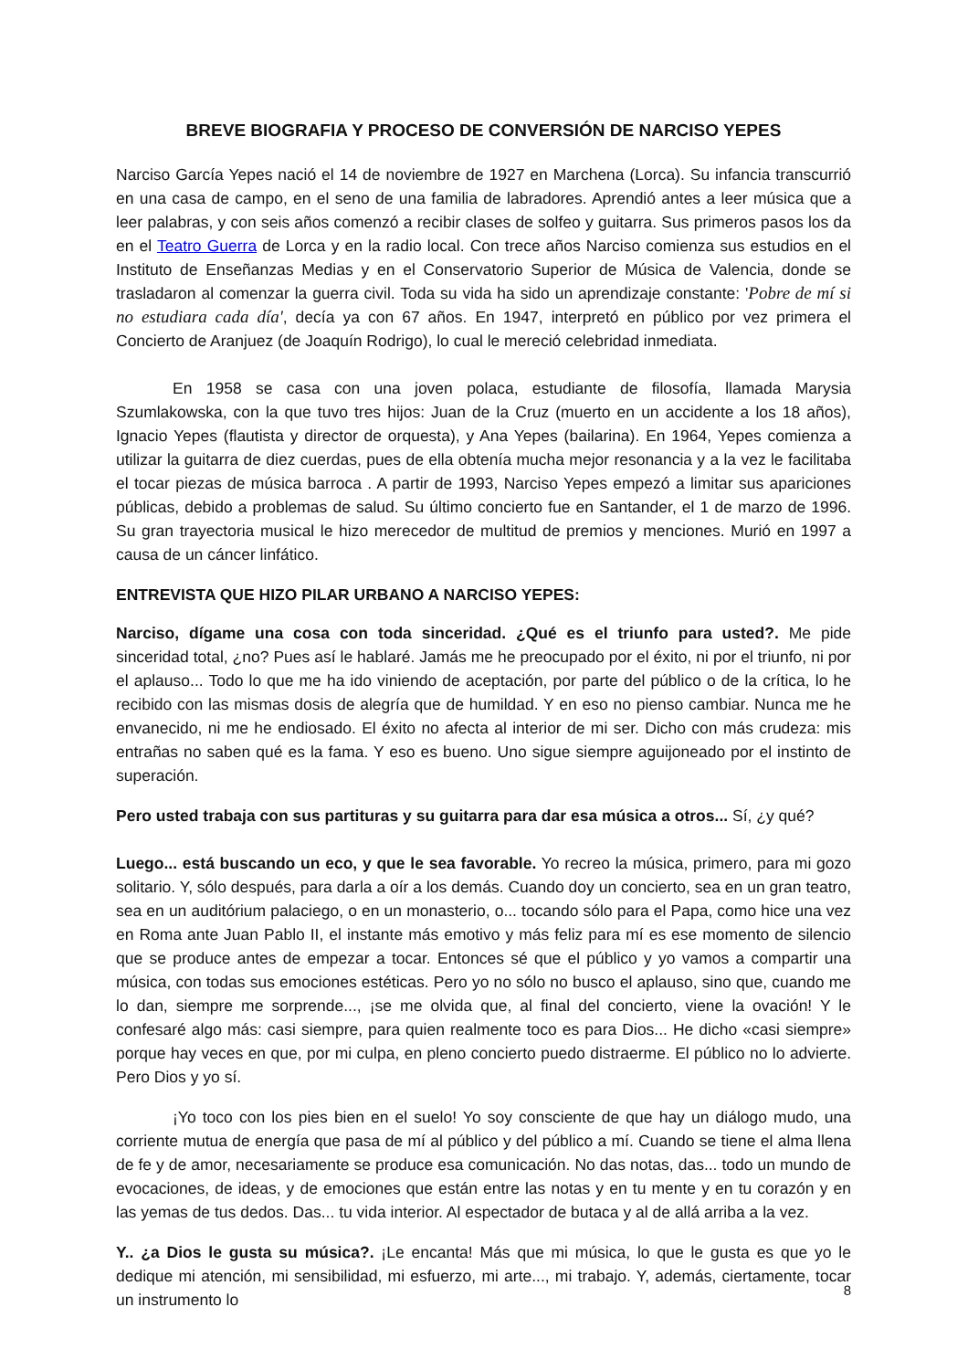BREVE BIOGRAFIA Y PROCESO DE CONVERSIÓN DE NARCISO YEPES
Narciso García Yepes nació el 14 de noviembre de 1927 en Marchena (Lorca). Su infancia transcurrió en una casa de campo, en el seno de una familia de labradores. Aprendió antes a leer música que a leer palabras, y con seis años comenzó a recibir clases de solfeo y guitarra. Sus primeros pasos los da en el Teatro Guerra de Lorca y en la radio local. Con trece años Narciso comienza sus estudios en el Instituto de Enseñanzas Medias y en el Conservatorio Superior de Música de Valencia, donde se trasladaron al comenzar la guerra civil. Toda su vida ha sido un aprendizaje constante: 'Pobre de mí si no estudiara cada día', decía ya con 67 años. En 1947, interpretó en público por vez primera el Concierto de Aranjuez (de Joaquín Rodrigo), lo cual le mereció celebridad inmediata.
En 1958 se casa con una joven polaca, estudiante de filosofía, llamada Marysia Szumlakowska, con la que tuvo tres hijos: Juan de la Cruz (muerto en un accidente a los 18 años), Ignacio Yepes (flautista y director de orquesta), y Ana Yepes (bailarina). En 1964, Yepes comienza a utilizar la guitarra de diez cuerdas, pues de ella obtenía mucha mejor resonancia y a la vez le facilitaba el tocar piezas de música barroca . A partir de 1993, Narciso Yepes empezó a limitar sus apariciones públicas, debido a problemas de salud. Su último concierto fue en Santander, el 1 de marzo de 1996. Su gran trayectoria musical le hizo merecedor de multitud de premios y menciones. Murió en 1997 a causa de un cáncer linfático.
ENTREVISTA QUE HIZO PILAR URBANO A NARCISO YEPES:
Narciso, dígame una cosa con toda sinceridad. ¿Qué es el triunfo para usted?. Me pide sinceridad total, ¿no? Pues así le hablaré. Jamás me he preocupado por el éxito, ni por el triunfo, ni por el aplauso... Todo lo que me ha ido viniendo de aceptación, por parte del público o de la crítica, lo he recibido con las mismas dosis de alegría que de humildad. Y en eso no pienso cambiar. Nunca me he envanecido, ni me he endiosado. El éxito no afecta al interior de mi ser. Dicho con más crudeza: mis entrañas no saben qué es la fama. Y eso es bueno. Uno sigue siempre aguijoneado por el instinto de superación.
Pero usted trabaja con sus partituras y su guitarra para dar esa música a otros... Sí, ¿y qué?
Luego... está buscando un eco, y que le sea favorable. Yo recreo la música, primero, para mi gozo solitario. Y, sólo después, para darla a oír a los demás. Cuando doy un concierto, sea en un gran teatro, sea en un auditórium palaciego, o en un monasterio, o... tocando sólo para el Papa, como hice una vez en Roma ante Juan Pablo II, el instante más emotivo y más feliz para mí es ese momento de silencio que se produce antes de empezar a tocar. Entonces sé que el público y yo vamos a compartir una música, con todas sus emociones estéticas. Pero yo no sólo no busco el aplauso, sino que, cuando me lo dan, siempre me sorprende..., ¡se me olvida que, al final del concierto, viene la ovación! Y le confesaré algo más: casi siempre, para quien realmente toco es para Dios... He dicho «casi siempre» porque hay veces en que, por mi culpa, en pleno concierto puedo distraerme. El público no lo advierte. Pero Dios y yo sí.
¡Yo toco con los pies bien en el suelo! Yo soy consciente de que hay un diálogo mudo, una corriente mutua de energía que pasa de mí al público y del público a mí. Cuando se tiene el alma llena de fe y de amor, necesariamente se produce esa comunicación. No das notas, das... todo un mundo de evocaciones, de ideas, y de emociones que están entre las notas y en tu mente y en tu corazón y en las yemas de tus dedos. Das... tu vida interior. Al espectador de butaca y al de allá arriba a la vez.
Y.. ¿a Dios le gusta su música?. ¡Le encanta! Más que mi música, lo que le gusta es que yo le dedique mi atención, mi sensibilidad, mi esfuerzo, mi arte..., mi trabajo. Y, además, ciertamente, tocar un instrumento lo
8